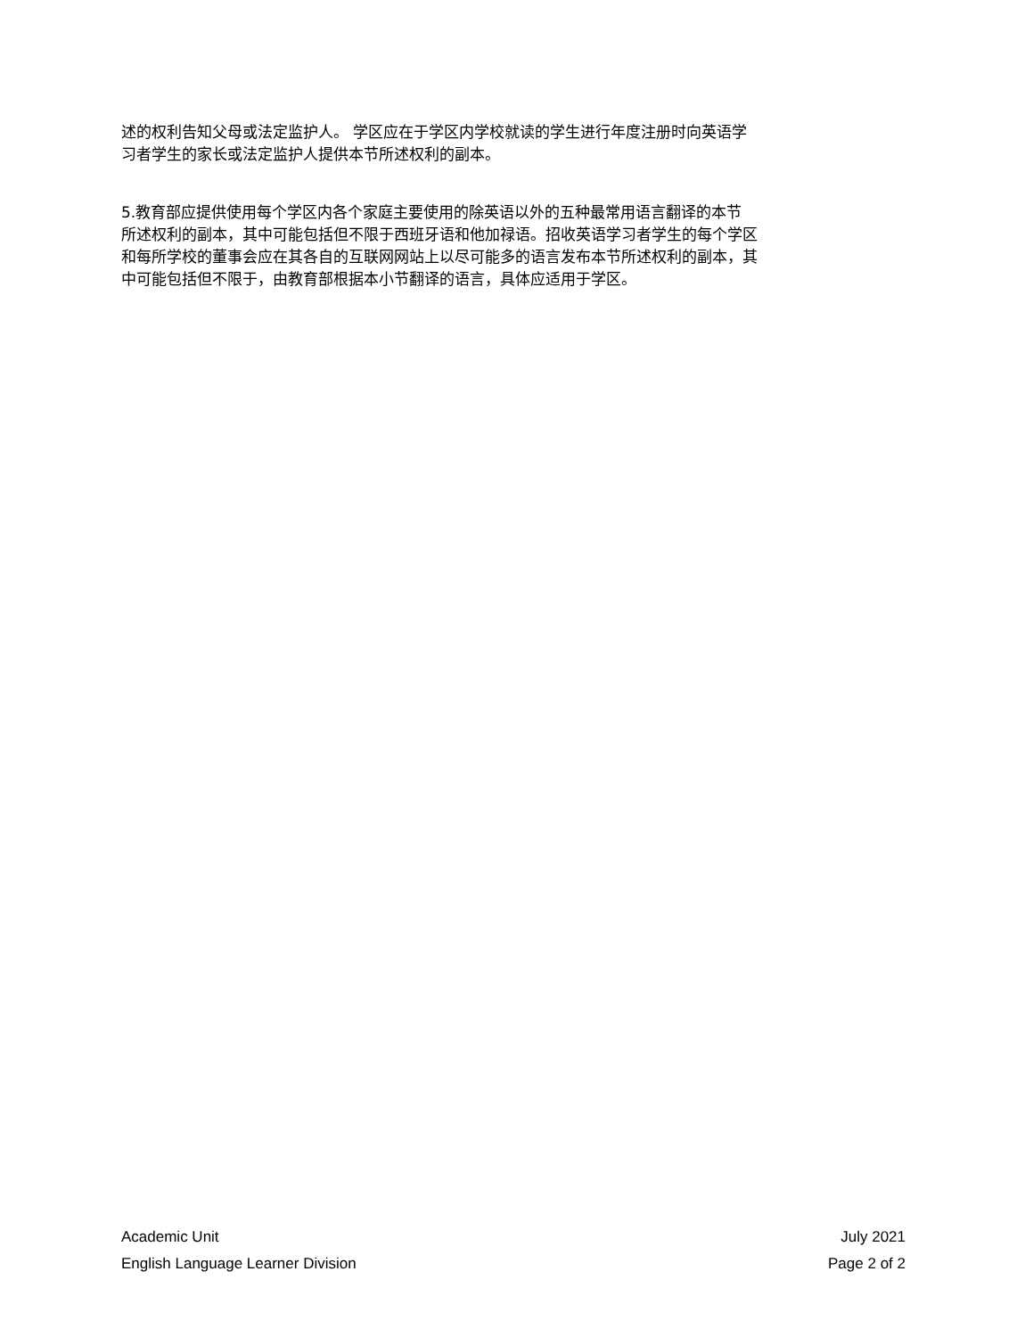述的权利告知父母或法定监护人。 学区应在于学区内学校就读的学生进行年度注册时向英语学
习者学生的家长或法定监护人提供本节所述权利的副本。
5.教育部应提供使用每个学区内各个家庭主要使用的除英语以外的五种最常用语言翻译的本节
所述权利的副本，其中可能包括但不限于西班牙语和他加禄语。招收英语学习者学生的每个学区
和每所学校的董事会应在其各自的互联网网站上以尽可能多的语言发布本节所述权利的副本，其
中可能包括但不限于，由教育部根据本小节翻译的语言，具体应适用于学区。
Academic Unit
English Language Learner Division
July 2021
Page 2 of 2